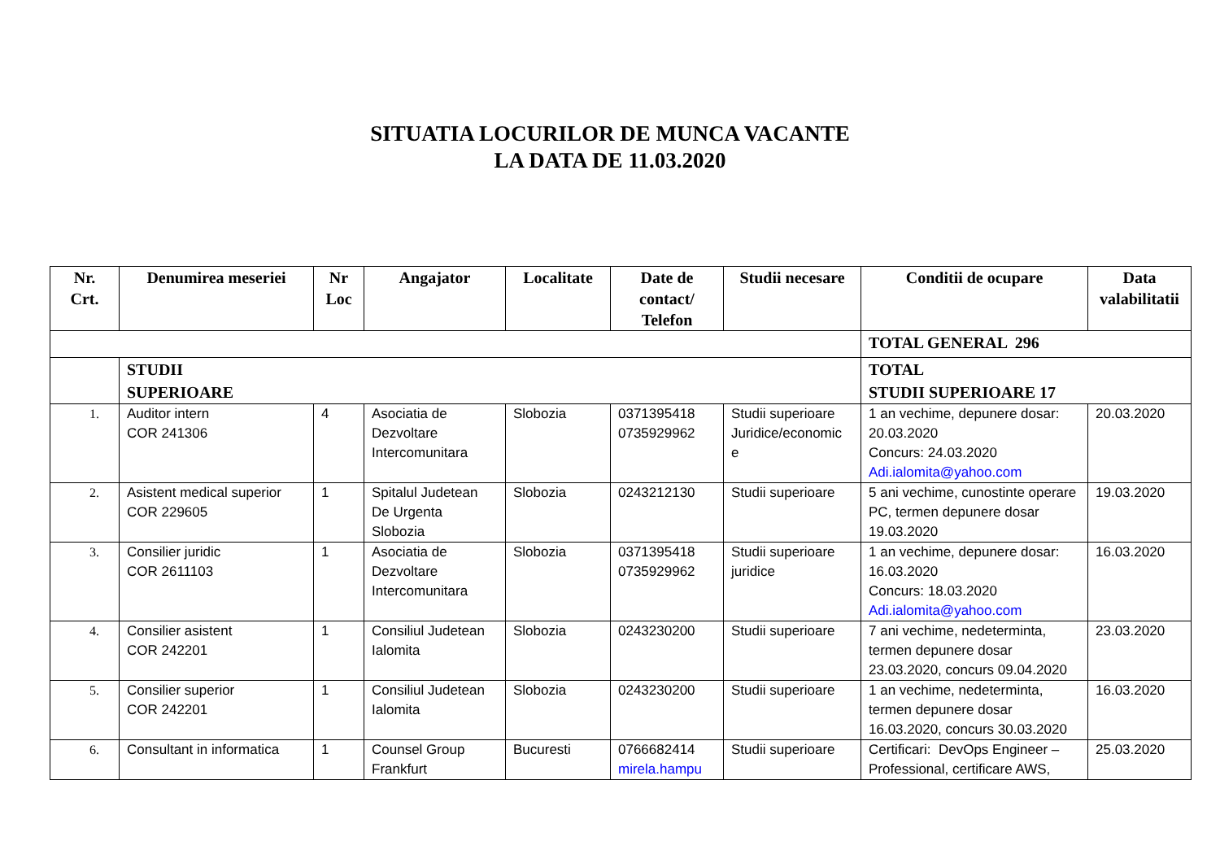SITUATIA LOCURILOR DE MUNCA VACANTE
LA DATA DE 11.03.2020
| Nr. Crt. | Denumirea meseriei | Nr Loc | Angajator | Localitate | Date de contact/ Telefon | Studii necesare | Conditii de ocupare | Data valabilitatii |
| --- | --- | --- | --- | --- | --- | --- | --- | --- |
| | | | | | | | TOTAL GENERAL 296 | |
| | STUDII SUPERIOARE | | | | | | TOTAL STUDII SUPERIOARE 17 | |
| 1. | Auditor intern COR 241306 | 4 | Asociatia de Dezvoltare Intercomunitara | Slobozia | 0371395418 0735929962 | Studii superioare Juridice/economic e | 1 an vechime, depunere dosar: 20.03.2020 Concurs: 24.03.2020 Adi.ialomita@yahoo.com | 20.03.2020 |
| 2. | Asistent medical superior COR 229605 | 1 | Spitalul Judetean De Urgenta Slobozia | Slobozia | 0243212130 | Studii superioare | 5 ani vechime, cunostinte operare PC, termen depunere dosar 19.03.2020 | 19.03.2020 |
| 3. | Consilier juridic COR 2611103 | 1 | Asociatia de Dezvoltare Intercomunitara | Slobozia | 0371395418 0735929962 | Studii superioare juridice | 1 an vechime, depunere dosar: 16.03.2020 Concurs: 18.03.2020 Adi.ialomita@yahoo.com | 16.03.2020 |
| 4. | Consilier asistent COR 242201 | 1 | Consiliul Judetean Ialomita | Slobozia | 0243230200 | Studii superioare | 7 ani vechime, nedeterminta, termen depunere dosar 23.03.2020, concurs 09.04.2020 | 23.03.2020 |
| 5. | Consilier superior COR 242201 | 1 | Consiliul Judetean Ialomita | Slobozia | 0243230200 | Studii superioare | 1 an vechime, nedeterminta, termen depunere dosar 16.03.2020, concurs 30.03.2020 | 16.03.2020 |
| 6. | Consultant in informatica | 1 | Counsel Group Frankfurt | Bucuresti | 0766682414 mirela.hampu | Studii superioare | Certificari: DevOps Engineer – Professional, certificare AWS, | 25.03.2020 |